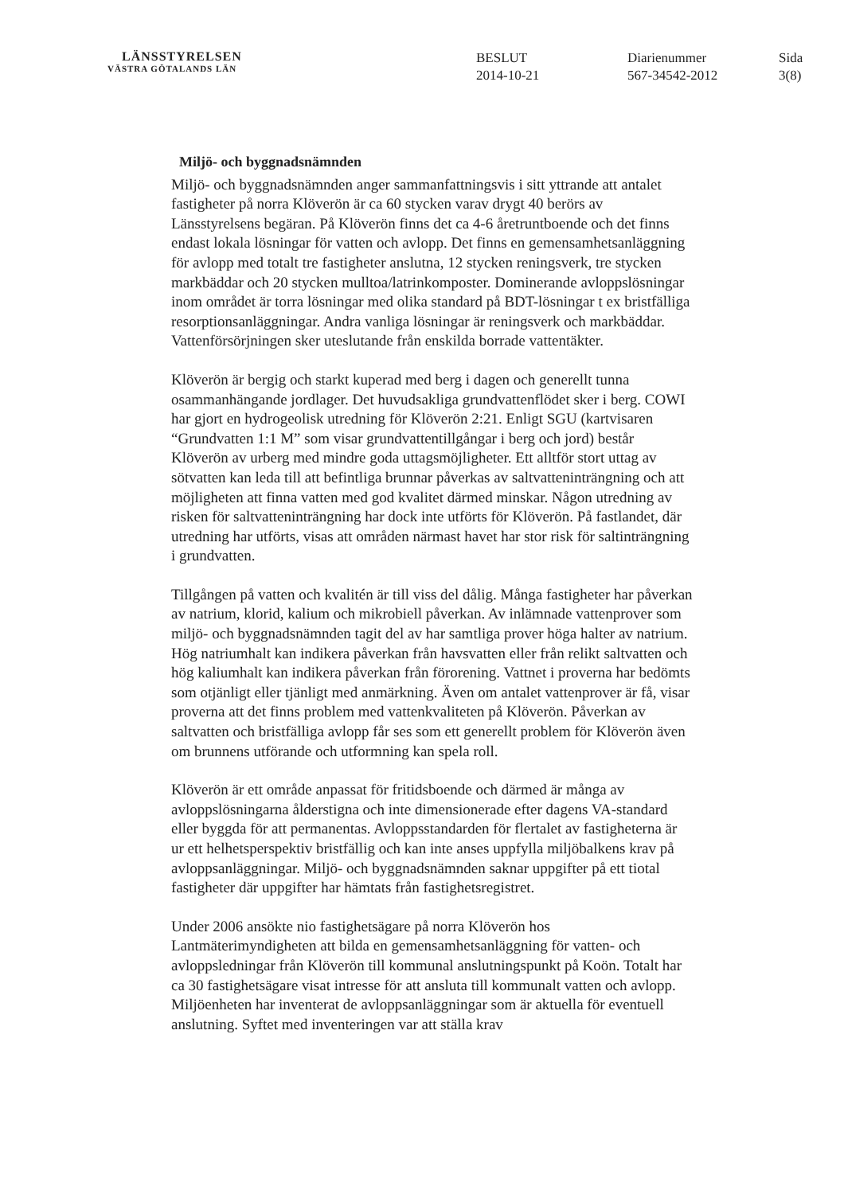LÄNSSTYRELSEN
VÄSTRA GÖTALANDS LÄN
BESLUT
2014-10-21
Diarienummer
567-34542-2012
Sida
3(8)
Miljö- och byggnadsnämnden
Miljö- och byggnadsnämnden anger sammanfattningsvis i sitt yttrande att antalet fastigheter på norra Klöverön är ca 60 stycken varav drygt 40 berörs av Länsstyrelsens begäran. På Klöverön finns det ca 4-6 åretruntboende och det finns endast lokala lösningar för vatten och avlopp. Det finns en gemensamhetsanläggning för avlopp med totalt tre fastigheter anslutna, 12 stycken reningsverk, tre stycken markbäddar och 20 stycken mulltoa/latrinkomposter. Dominerande avloppslösningar inom området är torra lösningar med olika standard på BDT-lösningar t ex bristfälliga resorptionsanläggningar. Andra vanliga lösningar är reningsverk och markbäddar. Vattenförsörjningen sker uteslutande från enskilda borrade vattentäkter.
Klöverön är bergig och starkt kuperad med berg i dagen och generellt tunna osammanhängande jordlager. Det huvudsakliga grundvattenflödet sker i berg. COWI har gjort en hydrogeolisk utredning för Klöverön 2:21. Enligt SGU (kartvisaren “Grundvatten 1:1 M” som visar grundvattentillgångar i berg och jord) består Klöverön av urberg med mindre goda uttagsmöjligheter. Ett alltför stort uttag av sötvatten kan leda till att befintliga brunnar påverkas av saltvatteninträngning och att möjligheten att finna vatten med god kvalitet därmed minskar. Någon utredning av risken för saltvatteninträngning har dock inte utförts för Klöverön. På fastlandet, där utredning har utförts, visas att områden närmast havet har stor risk för saltinträngning i grundvatten.
Tillgången på vatten och kvalitén är till viss del dålig. Många fastigheter har påverkan av natrium, klorid, kalium och mikrobiell påverkan. Av inlämnade vattenprover som miljö- och byggnadsnämnden tagit del av har samtliga prover höga halter av natrium. Hög natriumhalt kan indikera påverkan från havsvatten eller från relikt saltvatten och hög kaliumhalt kan indikera påverkan från förorening. Vattnet i proverna har bedömts som otjänligt eller tjänligt med anmärkning. Även om antalet vattenprover är få, visar proverna att det finns problem med vattenkvaliteten på Klöverön. Påverkan av saltvatten och bristfälliga avlopp får ses som ett generellt problem för Klöverön även om brunnens utförande och utformning kan spela roll.
Klöverön är ett område anpassat för fritidsboende och därmed är många av avloppslösningarna ålderstigna och inte dimensionerade efter dagens VA-standard eller byggda för att permanentas. Avloppsstandarden för flertalet av fastigheterna är ur ett helhetsperspektiv bristfällig och kan inte anses uppfylla miljöbalkens krav på avloppsanläggningar. Miljö- och byggnadsnämnden saknar uppgifter på ett tiotal fastigheter där uppgifter har hämtats från fastighetsregistret.
Under 2006 ansökte nio fastighetsägare på norra Klöverön hos Lantmäterimyndigheten att bilda en gemensamhetsanläggning för vatten- och avloppsledningar från Klöverön till kommunal anslutningspunkt på Koön. Totalt har ca 30 fastighetsägare visat intresse för att ansluta till kommunalt vatten och avlopp. Miljöenheten har inventerat de avloppsanläggningar som är aktuella för eventuell anslutning. Syftet med inventeringen var att ställa krav